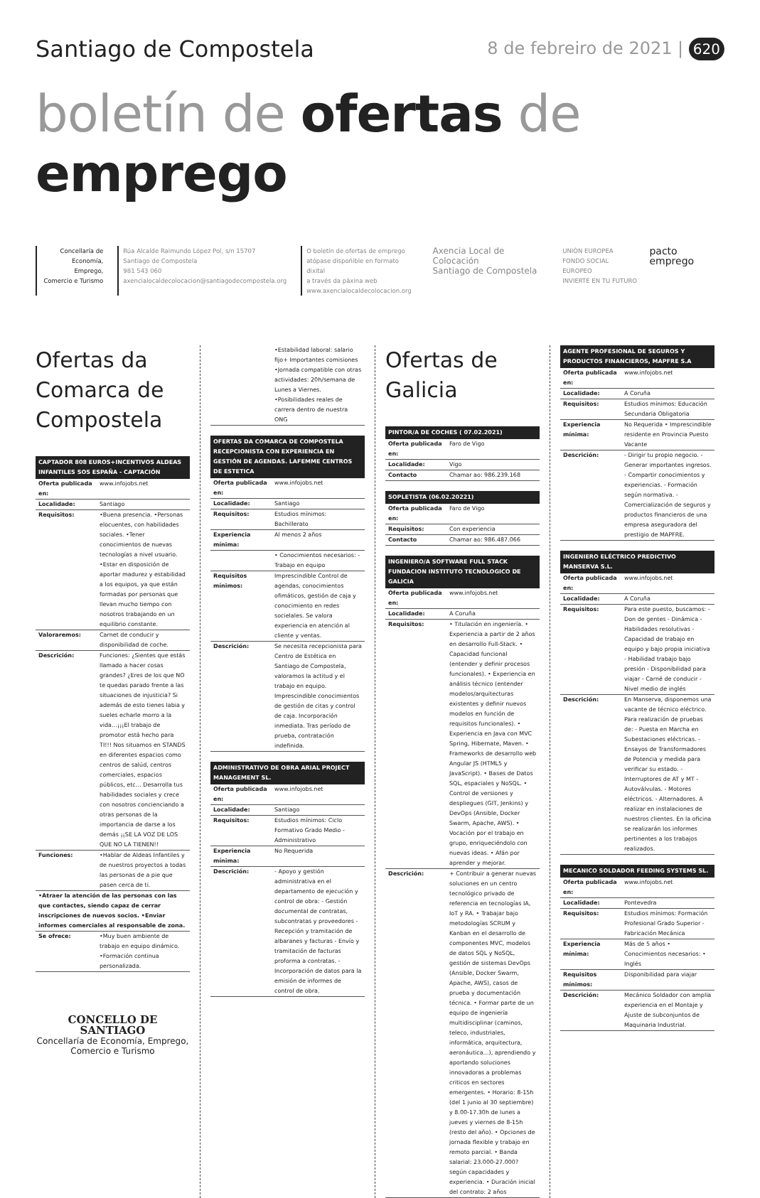Santiago de Compostela
8 de febreiro de 2021 | 620
boletín de ofertas de emprego
Concellaría de
Economía, Emprego,
Comercio e Turismo
Rúa Alcalde Raimundo López Pol, s/n 15707
Santiago de Compostela
981 543 060
axencialocaldecolocacion@santiagodecompostela.org
O boletín de ofertas de emprego
atópase dispoñible en formato dixital
a través da páxina web
www.axencialocaldecolocacion.org
Axencia Local de Colocación
Santiago de Compostela UNIÓN EUROPEA
FONDO SOCIAL EUROPEO
INVIERTE EN TU FUTURO pacto emprego
Ofertas da Comarca de Compostela
CAPTADOR 808 EUROS+INCENTIVOS ALDEAS INFANTILES SOS ESPAÑA - CAPTACIÓN
| Oferta publicada en: | www.infojobs.net |
| Localidade: | Santiago |
| Requisitos: | •Buena presencia. •Personas elocuentes, con habilidades sociales. •Tener conocimientos de nuevas tecnologías a nivel usuario. •Estar en disposición de aportar madurez y estabilidad a los equipos, ya que están formadas por personas que llevan mucho tiempo con nosotros trabajando en un equilibrio constante. |
| Valoraremos: | Carnet de conducir y disponibilidad de coche. |
| Descrición: | Funciones: ¿Sientes que estás llamado a hacer cosas grandes? ¿Eres de los que NO te quedas parado frente a las situaciones de injusticia? Si además de esto tienes labia y sueles echarle morro a la vida…¡¡¡El trabajo de promotor está hecho para TI!!! Nos situamos en STANDS en diferentes espacios como centros de salúd, centros comerciales, espacios públicos, etc… Desarrolla tus habilidades sociales y crece con nosotros concienciando a otras personas de la importancia de darse a los demás ¡¡SE LA VOZ DE LOS QUE NO LA TIENEN!! |
| Funciones: | •Hablar de Aldeas Infantiles y de nuestros proyectos a todas las personas de a pie que pasen cerca de ti. |
| •Atraer la atención de las personas con las que contactes, siendo capaz de cerrar inscripciones de nuevos socios. •Enviar informes comerciales al responsable de zona. | |
| Se ofrece: | •Muy buen ambiente de trabajo en equipo dinámico. •Formación continua personalizada. |
CONCELLO DE SANTIAGO
Concellaría de Economía, Emprego, Comercio e Turismo
| | •Estabilidad laboral: salario fijo+ Importantes comisiones •Jornada compatible con otras actividades: 20h/semana de Lunes a Viernes. •Posibilidades reales de carrera dentro de nuestra ONG |
OFERTAS DA COMARCA DE COMPOSTELA RECEPCIONISTA CON EXPERIENCIA EN GESTIÓN DE AGENDAS. LAFEMME CENTROS DE ESTETICA
| Oferta publicada en: | www.infojobs.net |
| Localidade: | Santiago |
| Requisitos: | Estudios mínimos: Bachillerato |
| Experiencia mínima: | Al menos 2 años |
| | • Conocimientos necesarios: -Trabajo en equipo |
| Requisitos mínimos: | Imprescindible Control de agendas, conocimientos ofimáticos, gestión de caja y conocimiento en redes socielales. Se valora experiencia en atención al cliente y ventas. |
| Descrición: | Se necesita recepcionista para Centro de Estética en Santiago de Compostela, valoramos la actitud y el trabajo en equipo. Imprescindible conocimientos de gestión de citas y control de caja. Incorporación inmediata. Tras período de prueba, contratación indefinida. |
ADMINISTRATIVO DE OBRA ARIAL PROJECT MANAGEMENT SL.
| Oferta publicada en: | www.infojobs.net |
| Localidade: | Santiago |
| Requisitos: | Estudios mínimos: Ciclo Formativo Grado Medio - Administrativo |
| Experiencia mínima: | No Requerida |
| Descrición: | - Apoyo y gestión administrativa en el departamento de ejecución y control de obra: - Gestión documental de contratas, subcontratas y proveedores - Recepción y tramitación de albaranes y facturas - Envío y tramitación de facturas proforma a contratas. - Incorporación de datos para la emisión de informes de control de obra. |
Ofertas de Galicia
PINTOR/A DE COCHES ( 07.02.2021)
| Oferta publicada en: | Faro de Vigo |
| Localidade: | Vigo |
| Contacto | Chamar ao: 986.239.168 |
SOPLETISTA (06.02.20221)
| Oferta publicada en: | Faro de Vigo |
| Requisitos: | Con experiencia |
| Contacto | Chamar ao: 986.487.066 |
INGENIERO/A SOFTWARE FULL STACK FUNDACION INSTITUTO TECNOLOGICO DE GALICIA
| Oferta publicada en: | www.infojobs.net |
| Localidade: | A Coruña |
| Requisitos: | • Titulación en ingeniería. • Experiencia a partir de 2 años en desarrollo Full-Stack. • Capacidad funcional (entender y definir procesos funcionales). • Experiencia en análisis técnico (entender modelos/arquitecturas existentes y definir nuevos modelos en función de requisitos funcionales). • Experiencia en Java con MVC Spring, Hibernate, Maven. • Frameworks de desarrollo web Angular JS (HTML5 y JavaScript). • Bases de Datos SQL, espaciales y NoSQL. • Control de versiones y despliegues (GIT, Jenkins) y DevOps (Ansible, Docker Swarm, Apache, AWS). • Vocación por el trabajo en grupo, enriqueciéndolo con nuevas ideas. • Afán por aprender y mejorar. |
| Descrición: | + Contribuir a generar nuevas soluciones en un centro tecnológico privado de referencia en tecnologías IA, IoT y RA. • Trabajar bajo metodologías SCRUM y Kanban en el desarrollo de componentes MVC, modelos de datos SQL y NoSQL, gestión de sistemas DevOps (Ansible, Docker Swarm, Apache, AWS), casos de prueba y documentación técnica. • Formar parte de un equipo de ingeniería multidisciplinar (caminos, teleco, industriales, informática, arquitectura, aeronáutica…), aprendiendo y aportando soluciones innovadoras a problemas criticos en sectores emergentes. • Horario: 8-15h (del 1 junio al 30 septiembre) y 8.00-17.30h de lunes a jueves y viernes de 8-15h (resto del año). • Opciones de jornada flexible y trabajo en remoto parcial. • Banda salarial: 23.000-27.000? según capacidades y experiencia. • Duración inicial del contrato: 2 años |
AGENTE PROFESIONAL DE SEGUROS Y PRODUCTOS FINANCIEROS, MAPFRE S.A
| Oferta publicada en: | www.infojobs.net |
| Localidade: | A Coruña |
| Requisitos: | Estudios mínimos: Educación Secundaria Obligatoria |
| Experiencia mínima: | No Requerida • Imprescindible residente en Provincia Puesto Vacante |
| Descrición: | - Dirigir tu propio negocio. - Generar importantes ingresos. - Compartir conocimientos y experiencias. - Formación según normativa. - Comercialización de seguros y productos financieros de una empresa aseguradora del prestigio de MAPFRE. |
INGENIERO ELÉCTRICO PREDICTIVO MANSERVA S.L.
| Oferta publicada en: | www.infojobs.net |
| Localidade: | A Coruña |
| Requisitos: | Para este puesto, buscamos: - Don de gentes - Dinámica - Habilidades resolutivas - Capacidad de trabajo en equipo y bajo propia iniciativa - Habilidad trabajo bajo presión - Disponibilidad para viajar - Carné de conducir - Nivel medio de inglés |
| Descrición: | En Manserva, disponemos una vacante de técnico eléctrico. Para realización de pruebas de: - Puesta en Marcha en Subestaciones eléctricas. - Ensayos de Transformadores de Potencia y medida para verificar su estado. - Interruptores de AT y MT - Autoválvulas. - Motores eléctricos. - Alternadores. A realizar en instalaciones de nuestros clientes. En la oficina se realizarán los informes pertinentes a los trabajos realizados. |
MECANICO SOLDADOR FEEDING SYSTEMS SL.
| Oferta publicada en: | www.infojobs.net |
| Localidade: | Pontevedra |
| Requisitos: | Estudios mínimos: Formación Profesional Grado Superior - Fabricación Mecánica |
| Experiencia mínima: | Más de 5 años • Conocimientos necesarios: • Inglés |
| Requisitos mínimos: | Disponibilidad para viajar |
| Descrición: | Mecánico Soldador con amplia experiencia en el Montaje y Ajuste de subconjuntos de Maquinaria Industrial. |